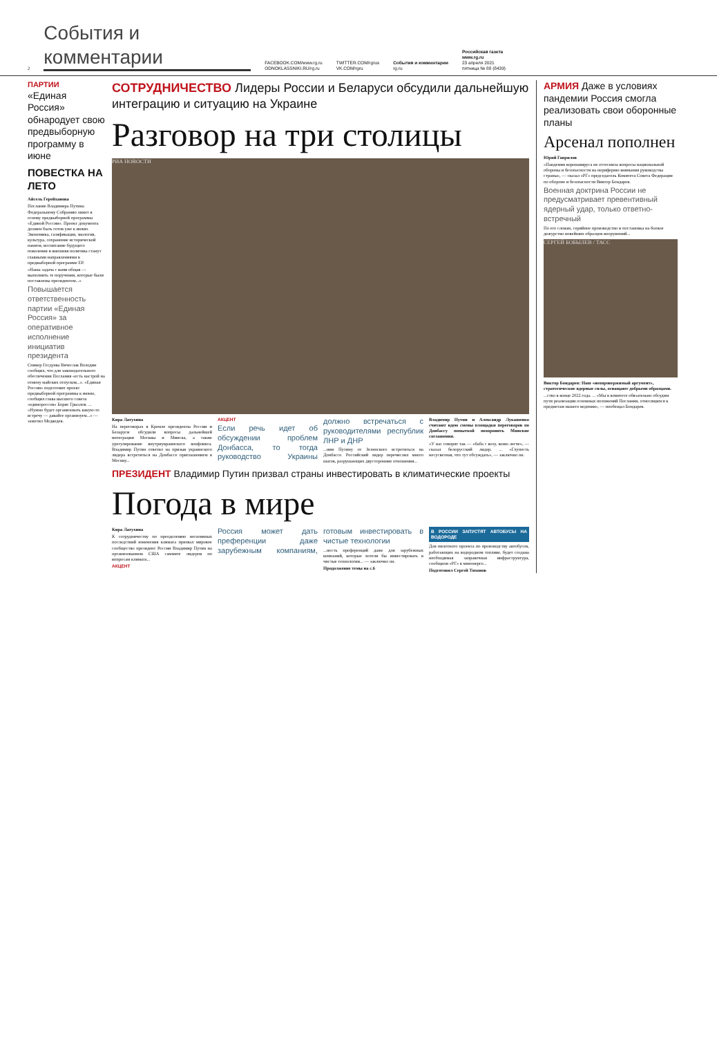2
События и комментарии
FACEBOOK.COM/www.rg.ru
ODNOKLASSNIKI.RU/rg.ru
TWITTER.COM/rgrus
VK.COM/rgru
События и комментарии
rg.ru
Российская газета
www.rg.ru
23 апреля 2021
пятница № 88 (8439)
ПАРТИИ
«Единая Россия» обнародует свою предвыборную программу в июне
ПОВЕСТКА НА ЛЕТО
Айсель Герейханова
Послание Владимира Путина Федеральному Собранию ляжет в основу предвыборной программы «Единой России». Проект документа должен быть готов уже к июню. Экономика, газификация, экология, культура, сохранение исторической памяти, воспитание будущего поколения и внешняя политика станут главными направлениями в предвыборной программе ЕР.
«Наша задача с вами общая — выполнить те поручения, которые были поставлены президентом...»
Повышается ответственность партии «Единая Россия» за оперативное исполнение инициатив президента
Спикер Госдумы Вячеслав Володин сообщил, что для законодательного обеспечения Послания «есть настрой на отмену майских отпусков...». «Единая Россия» подготовит проект предвыборной программы к июню, сообщил глава высшего совета «единороссов» Борис Грызлов. ... «Нужно будет организовать какую-то встречу — давайте организуем...» — заметил Медведев.
СОТРУДНИЧЕСТВО Лидеры России и Беларуси обсудили дальнейшую интеграцию и ситуацию на Украине
Разговор на три столицы
РИА НОВОСТИ
Кира Латухина
На переговорах в Кремле президенты России и Беларуси обсудили вопросы дальнейшей интеграции Москвы и Минска, а также урегулирование внутриукраинского конфликта. Владимир Путин ответил на призыв украинского лидера встретиться на Донбассе приглашением в Москву...
АКЦЕНТ
Если речь идет об обсуждении проблем Донбасса, то тогда руководство Украины должно встречаться с руководителями республик ЛНР и ДНР
...нии Путину от Зеленского встретиться на Донбассе. Российский лидер перечислил много шагов, разрушающих двусторонние отношения...
Владимир Путин и Александр Лукашенко считают идею смены площадки переговоров по Донбассу попыткой похоронить Минские соглашения.
«У нас говорят так — «баба с возу, коню легче», — сказал белорусский лидер. ... «Глупость несусветная, что тут обсуждать», — заключил он.
ПРЕЗИДЕНТ Владимир Путин призвал страны инвестировать в климатические проекты
Погода в мире
Кира Латухина
К сотрудничеству по преодолению негативных последствий изменения климата призвал мировое сообщество президент России Владимир Путин на организованном США саммите лидеров по вопросам климата...
АКЦЕНТ
Россия может дать преференции даже зарубежным компаниям, готовым инвестировать в чистые технологии
...ность преференций даже для зарубежных компаний, которые хотели бы инвестировать в чистые технологии... — заключил он.
Продолжение темы на с.6
В РОССИИ ЗАПУСТЯТ АВТОБУСЫ НА ВОДОРОДЕ
Для пилотного проекта по производству автобусов, работающих на водородном топливе, будет создана необходимая заправочная инфраструктура, сообщили «РГ» в минэнерго...
Подготовил Сергей Тихонов
АРМИЯ Даже в условиях пандемии Россия смогла реализовать свои оборонные планы
Арсенал пополнен
Юрий Гаврилов
«Пандемия коронавируса не оттеснила вопросы национальной обороны и безопасности на периферию внимания руководства страны», — сказал «РГ» председатель Комитета Совета Федерации по обороне и безопасности Виктор Бондарев.
Военная доктрина России не предусматривает превентивный ядерный удар, только ответно-встречный
По его словам, серийное производство и постановка на боевое дежурство новейших образцов вооружений...
СЕРГЕЙ БОБЫЛЕВ / ТАСС
Виктор Бондарев: Наш «неопровержимый аргумент», стратегические ядерные силы, оснащают добрыми образцами.
...ство в конце 2022 года. ... «Мы в комитете обязательно обсудим пути реализации основных положений Послания, относящихся к предметам нашего ведения», — пообещал Бондарев.